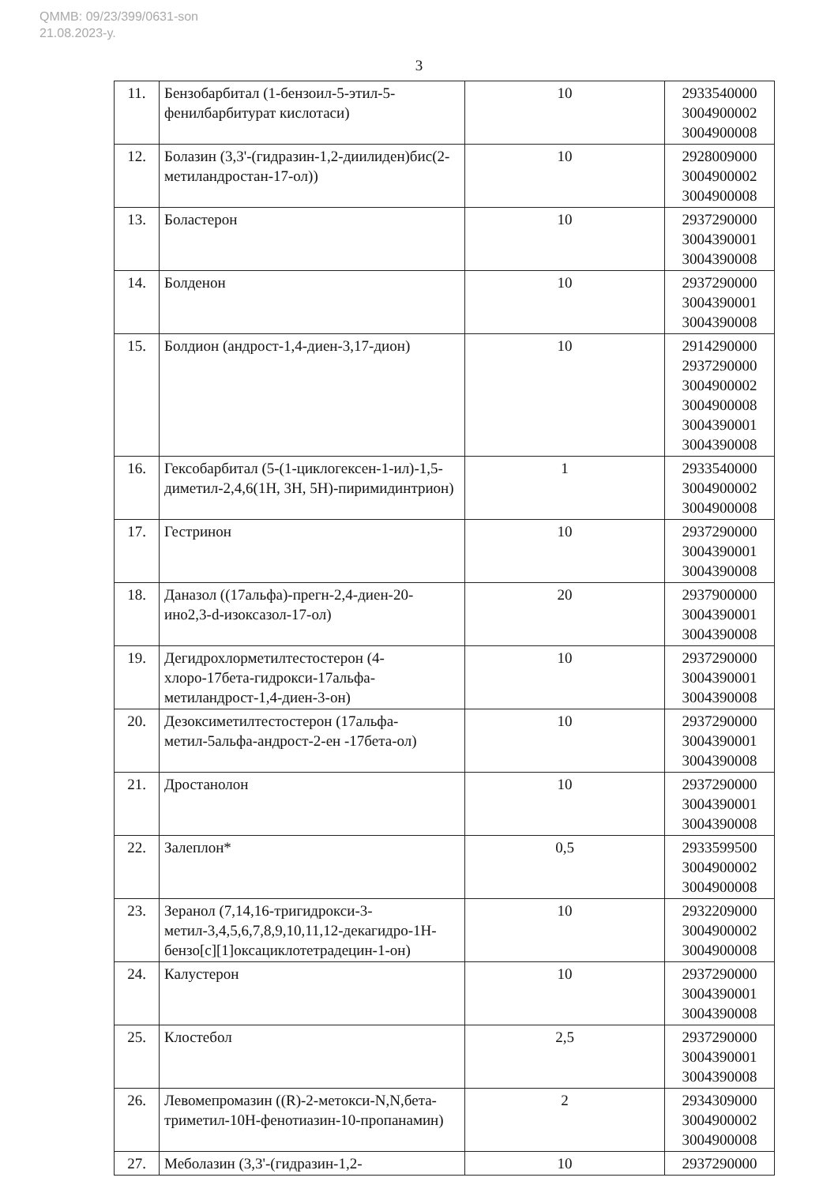QMMB: 09/23/399/0631-son
21.08.2023-y.
3
| 11. | Бензобарбитал (1-бензоил-5-этил-5-фенилбарбитурат кислотаси) | 10 | 2933540000 3004900002 3004900008 |
| 12. | Болазин (3,3'-(гидразин-1,2-диилиден)бис(2-метиландростан-17-ол)) | 10 | 2928009000 3004900002 3004900008 |
| 13. | Боластерон | 10 | 2937290000 3004390001 3004390008 |
| 14. | Болденон | 10 | 2937290000 3004390001 3004390008 |
| 15. | Болдион (андрост-1,4-диен-3,17-дион) | 10 | 2914290000 2937290000 3004900002 3004900008 3004390001 3004390008 |
| 16. | Гексобарбитал (5-(1-циклогексен-1-ил)-1,5-диметил-2,4,6(1Н, 3Н, 5Н)-пиримидинтрион) | 1 | 2933540000 3004900002 3004900008 |
| 17. | Гестринон | 10 | 2937290000 3004390001 3004390008 |
| 18. | Даназол ((17альфа)-прегн-2,4-диен-20-ино2,3-d-изоксазол-17-ол) | 20 | 2937900000 3004390001 3004390008 |
| 19. | Дегидрохлорметилтестостерон (4-хлоро-17бета-гидрокси-17альфа-метиландрост-1,4-диен-3-он) | 10 | 2937290000 3004390001 3004390008 |
| 20. | Дезоксиметилтестостерон (17альфа-метил-5альфа-андрост-2-ен -17бета-ол) | 10 | 2937290000 3004390001 3004390008 |
| 21. | Дростанолон | 10 | 2937290000 3004390001 3004390008 |
| 22. | Залеплон* | 0,5 | 2933599500 3004900002 3004900008 |
| 23. | Зеранол (7,14,16-тригидрокси-3-метил-3,4,5,6,7,8,9,10,11,12-декагидро-1Н-бензо[c][1]оксациклотетрадецин-1-он) | 10 | 2932209000 3004900002 3004900008 |
| 24. | Калустерон | 10 | 2937290000 3004390001 3004390008 |
| 25. | Клостебол | 2,5 | 2937290000 3004390001 3004390008 |
| 26. | Левомепромазин ((R)-2-метокси-N,N,бета-триметил-10Н-фенотиазин-10-пропанамин) | 2 | 2934309000 3004900002 3004900008 |
| 27. | Меболазин (3,3'-(гидразин-1,2- | 10 | 2937290000 |